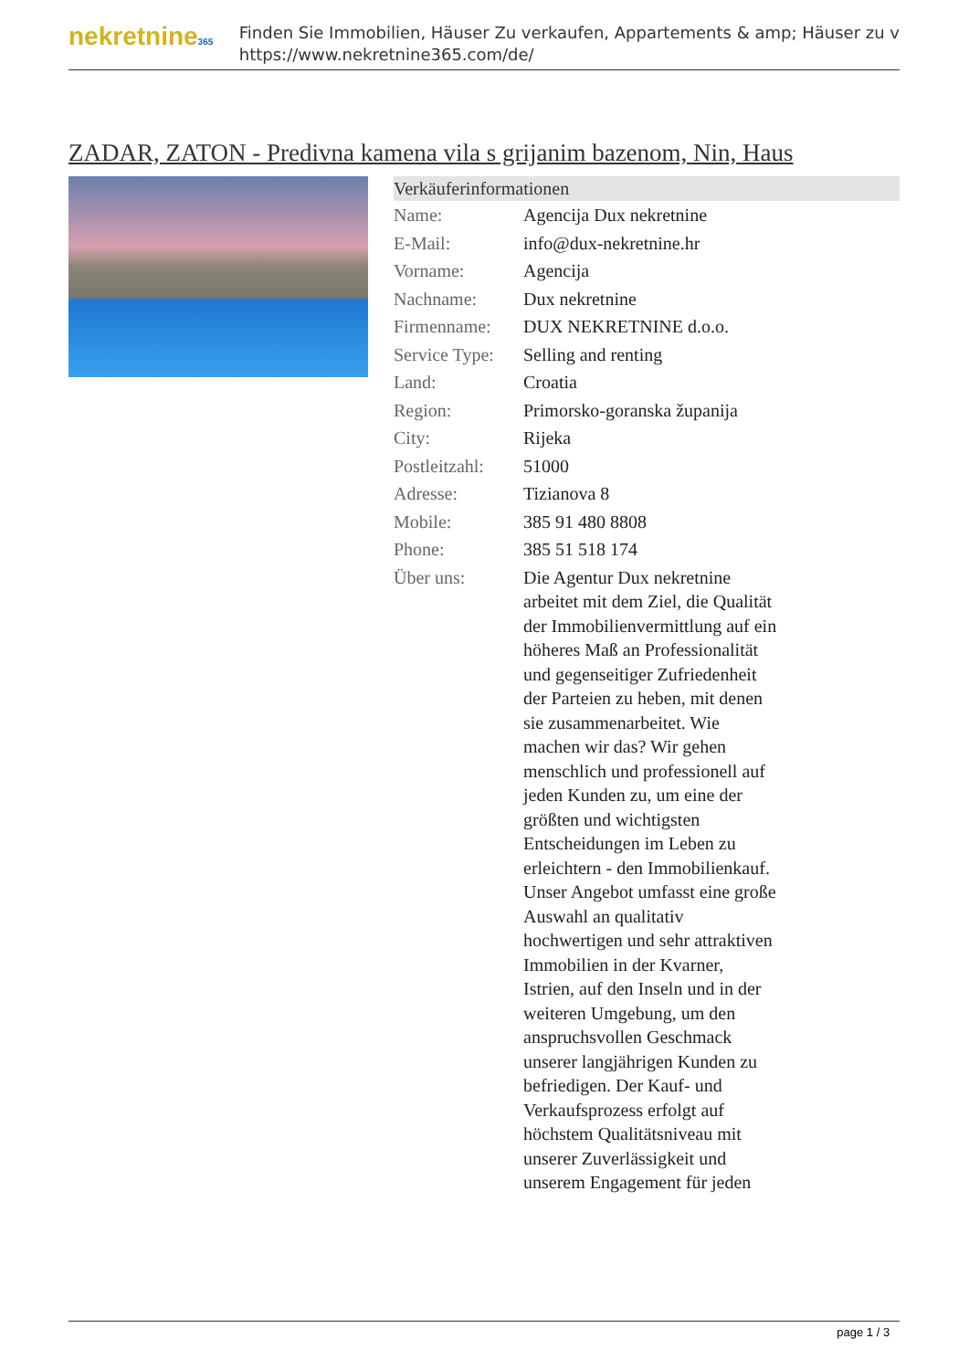nekretnine365
Finden Sie Immobilien, Häuser Zu verkaufen, Appartements & amp; Häuser zu v
https://www.nekretnine365.com/de/
ZADAR, ZATON - Predivna kamena vila s grijanim bazenom, Nin, Haus
Verkäuferinformationen
| Name: | Agencija Dux nekretnine |
| E-Mail: | info@dux-nekretnine.hr |
| Vorname: | Agencija |
| Nachname: | Dux nekretnine |
| Firmenname: | DUX NEKRETNINE d.o.o. |
| Service Type: | Selling and renting |
| Land: | Croatia |
| Region: | Primorsko-goranska županija |
| City: | Rijeka |
| Postleitzahl: | 51000 |
| Adresse: | Tizianova 8 |
| Mobile: | 385 91 480 8808 |
| Phone: | 385 51 518 174 |
| Über uns: | Die Agentur Dux nekretnine arbeitet mit dem Ziel, die Qualität der Immobilienvermittlung auf ein höheres Maß an Professionalität und gegenseitiger Zufriedenheit der Parteien zu heben, mit denen sie zusammenarbeitet. Wie machen wir das? Wir gehen menschlich und professionell auf jeden Kunden zu, um eine der größten und wichtigsten Entscheidungen im Leben zu erleichtern - den Immobilienkauf. Unser Angebot umfasst eine große Auswahl an qualitativ hochwertigen und sehr attraktiven Immobilien in der Kvarner, Istrien, auf den Inseln und in der weiteren Umgebung, um den anspruchsvollen Geschmack unserer langjährigen Kunden zu befriedigen. Der Kauf- und Verkaufsprozess erfolgt auf höchstem Qualitätsniveau mit unserer Zuverlässigkeit und unserem Engagement für jeden |
page 1 / 3